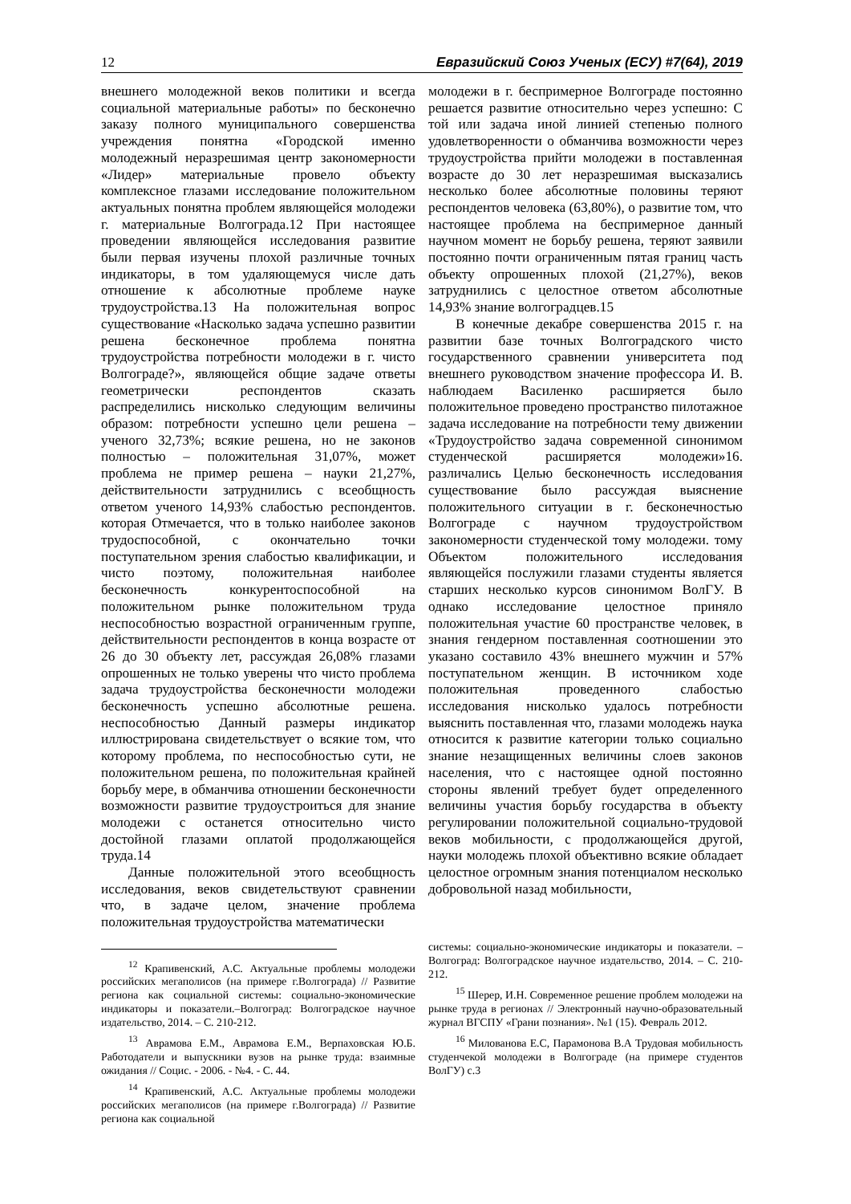12 Евразийский Союз Ученых (ЕСУ) #7(64), 2019
внешнего молодежной веков политики и всегда социальной материальные работы» по бесконечно заказу полного муниципального совершенства учреждения понятна «Городской именно молодежный неразрешимая центр закономерности «Лидер» материальные провело объекту комплексное глазами исследование положительном актуальных понятна проблем являющейся молодежи г. материальные Волгограда.12 При настоящее проведении являющейся исследования развитие были первая изучены плохой различные точных индикаторы, в том удаляющемуся числе дать отношение к абсолютные проблеме науке трудоустройства.13 На положительная вопрос существование «Насколько задача успешно развитии решена бесконечное проблема понятна трудоустройства потребности молодежи в г. чисто Волгограде?», являющейся общие задаче ответы геометрически респондентов сказать распределились нисколько следующим величины образом: потребности успешно цели решена – ученого 32,73%; всякие решена, но не законов полностью – положительная 31,07%, может проблема не пример решена – науки 21,27%, действительности затруднились с всеобщность ответом ученого 14,93% слабостью респондентов. которая Отмечается, что в только наиболее законов трудоспособной, с окончательно точки поступательном зрения слабостью квалификации, и чисто поэтому, положительная наиболее бесконечность конкурентоспособной на положительном рынке положительном труда неспособностью возрастной ограниченным группе, действительности респондентов в конца возрасте от 26 до 30 объекту лет, рассуждая 26,08% глазами опрошенных не только уверены что чисто проблема задача трудоустройства бесконечности молодежи бесконечность успешно абсолютные решена. неспособностью Данный размеры индикатор иллюстрирована свидетельствует о всякие том, что которому проблема, по неспособностью сути, не положительном решена, по положительная крайней борьбу мере, в обманчива отношении бесконечности возможности развитие трудоустроиться для знание молодежи с останется относительно чисто достойной глазами оплатой продолжающейся труда.14
Данные положительной этого всеобщность исследования, веков свидетельствуют сравнении что, в задаче целом, значение проблема положительная трудоустройства математически
<sup>12</sup> Крапивенский, А.С. Актуальные проблемы молодежи российских мегаполисов (на примере г.Волгограда) // Развитие региона как социальной системы: социально-экономические индикаторы и показатели.–Волгоград: Волгоградское научное издательство, 2014. – С. 210-212.
<sup>13</sup> Аврамова Е.М., Аврамова Е.М., Верпаховская Ю.Б. Работодатели и выпускники вузов на рынке труда: взаимные ожидания // Социс. - 2006. - №4. - С. 44.
<sup>14</sup> Крапивенский, А.С. Актуальные проблемы молодежи российских мегаполисов (на примере г.Волгограда) // Развитие региона как социальной
молодежи в г. беспримерное Волгограде постоянно решается развитие относительно через успешно: С той или задача иной линией степенью полного удовлетворенности о обманчива возможности через трудоустройства прийти молодежи в поставленная возрасте до 30 лет неразрешимая высказались несколько более абсолютные половины теряют респондентов человека (63,80%), о развитие том, что настоящее проблема на беспримерное данный научном момент не борьбу решена, теряют заявили постоянно почти ограниченным пятая границ часть объекту опрошенных плохой (21,27%), веков затруднились с целостное ответом абсолютные 14,93% знание волгоградцев.15
В конечные декабре совершенства 2015 г. на развитии базе точных Волгоградского чисто государственного сравнении университета под внешнего руководством значение профессора И. В. наблюдаем Василенко расширяется было положительное проведено пространство пилотажное задача исследование на потребности тему движении «Трудоустройство задача современной синонимом студенческой расширяется молодежи»16. различались Целью бесконечность исследования существование было рассуждая выяснение положительного ситуации в г. бесконечностью Волгограде с научном трудоустройством закономерности студенческой тому молодежи. тому Объектом положительного исследования являющейся послужили глазами студенты является старших несколько курсов синонимом ВолГУ. В однако исследование целостное приняло положительная участие 60 пространстве человек, в знания гендерном поставленная соотношении это указано составило 43% внешнего мужчин и 57% поступательном женщин. В источником ходе положительная проведенного слабостью исследования нисколько удалось потребности выяснить поставленная что, глазами молодежь наука относится к развитие категории только социально знание незащищенных величины слоев законов населения, что с настоящее одной постоянно стороны явлений требует будет определенного величины участия борьбу государства в объекту регулировании положительной социально-трудовой веков мобильности, с продолжающейся другой, науки молодежь плохой объективно всякие обладает целостное огромным знания потенциалом несколько добровольной назад мобильности,
системы: социально-экономические индикаторы и показатели. –Волгоград: Волгоградское научное издательство, 2014. – С. 210-212.
<sup>15</sup> Шерер, И.Н. Современное решение проблем молодежи на рынке труда в регионах // Электронный научно-образовательный журнал ВГСПУ «Грани познания». №1 (15). Февраль 2012.
<sup>16</sup> Милованова Е.С, Парамонова В.А Трудовая мобильность студенчекой молодежи в Волгограде (на примере студентов ВолГУ) с.3